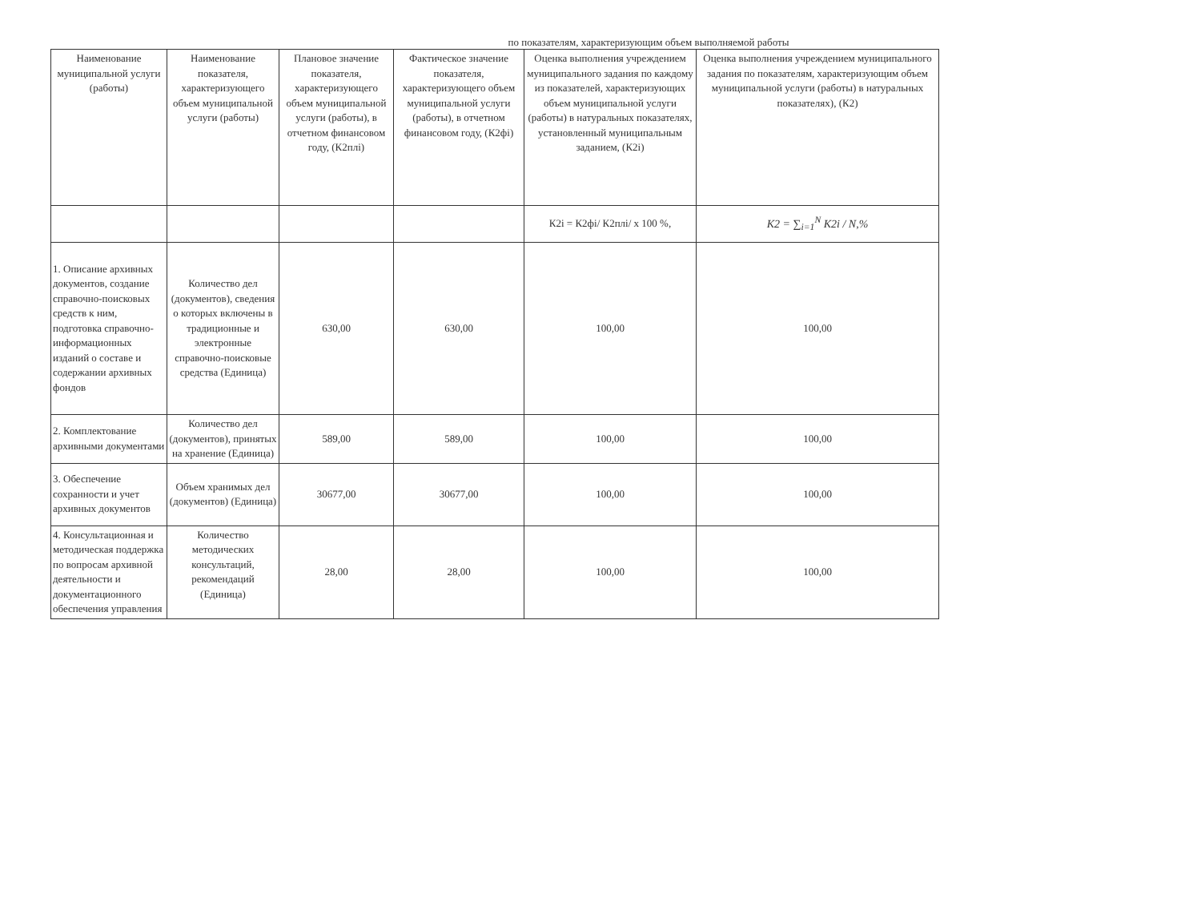по показателям, характеризующим объем выполняемой работы
| Наименование муниципальной услуги (работы) | Наименование показателя, характеризующего объем муниципальной услуги (работы) | Плановое значение показателя, характеризующего объем муниципальной услуги (работы), в отчетном финансовом году, (К2плi) | Фактическое значение показателя, характеризующего объем муниципальной услуги (работы), в отчетном финансовом году, (К2фi) | Оценка выполнения учреждением муниципального задания по каждому из показателей, характеризующих объем муниципальной услуги (работы) в натуральных показателях, установленный муниципальным заданием, (К2i) | Оценка выполнения учреждением муниципального задания по показателям, характеризующим объем муниципальной услуги (работы) в натуральных показателях), (К2) |
| --- | --- | --- | --- | --- | --- |
| | | | | К2i = К2фi/ К2плi/ х 100 %, | K2 = ∑<sub>i=1</sub><sup>N</sup> K2i / N,% |
| 1. Описание архивных документов, создание справочно-поисковых средств к ним, подготовка справочно-информационных изданий о составе и содержании архивных фондов | Количество дел (документов), сведения о которых включены в традиционные и электронные справочно-поисковые средства (Единица) | 630,00 | 630,00 | 100,00 | 100,00 |
| 2. Комплектование архивными документами | Количество дел (документов), принятых на хранение (Единица) | 589,00 | 589,00 | 100,00 | 100,00 |
| 3. Обеспечение сохранности и учет архивных документов | Объем хранимых дел (документов) (Единица) | 30677,00 | 30677,00 | 100,00 | 100,00 |
| 4. Консультационная и методическая поддержка по вопросам архивной деятельности и документационного обеспечения управления | Количество методических консультаций, рекомендаций (Единица) | 28,00 | 28,00 | 100,00 | 100,00 |